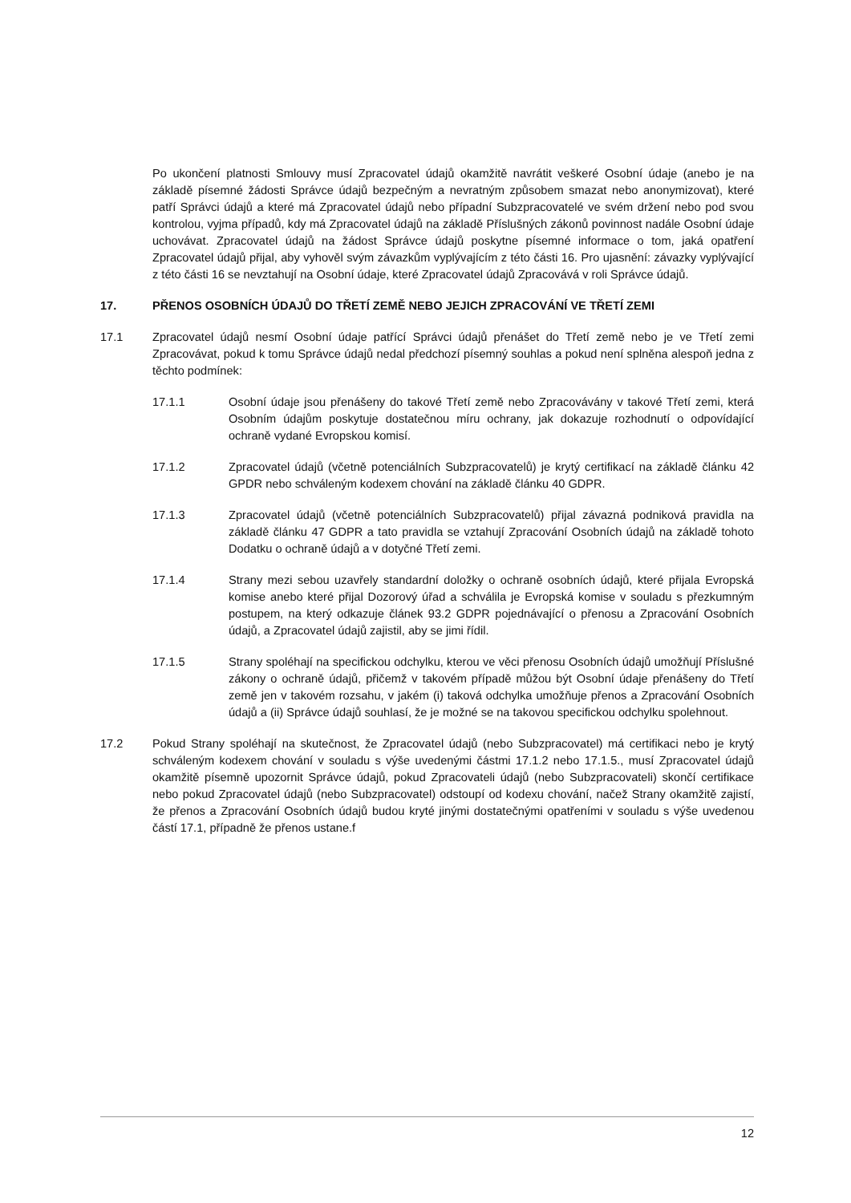Po ukončení platnosti Smlouvy musí Zpracovatel údajů okamžitě navrátit veškeré Osobní údaje (anebo je na základě písemné žádosti Správce údajů bezpečným a nevratným způsobem smazat nebo anonymizovat), které patří Správci údajů a které má Zpracovatel údajů nebo případní Subzpracovatelé ve svém držení nebo pod svou kontrolou, vyjma případů, kdy má Zpracovatel údajů na základě Příslušných zákonů povinnost nadále Osobní údaje uchovávat. Zpracovatel údajů na žádost Správce údajů poskytne písemné informace o tom, jaká opatření Zpracovatel údajů přijal, aby vyhověl svým závazkům vyplývajícím z této části 16. Pro ujasnění: závazky vyplývající z této části 16 se nevztahují na Osobní údaje, které Zpracovatel údajů Zpracovává v roli Správce údajů.
17. PŘENOS OSOBNÍCH ÚDAJŮ DO TŘETÍ ZEMĚ NEBO JEJICH ZPRACOVÁNÍ VE TŘETÍ ZEMI
17.1 Zpracovatel údajů nesmí Osobní údaje patřící Správci údajů přenášet do Třetí země nebo je ve Třetí zemi Zpracovávat, pokud k tomu Správce údajů nedal předchozí písemný souhlas a pokud není splněna alespoň jedna z těchto podmínek:
17.1.1 Osobní údaje jsou přenášeny do takové Třetí země nebo Zpracovávány v takové Třetí zemi, která Osobním údajům poskytuje dostatečnou míru ochrany, jak dokazuje rozhodnutí o odpovídající ochraně vydané Evropskou komisí.
17.1.2 Zpracovatel údajů (včetně potenciálních Subzpracovatelů) je krytý certifikací na základě článku 42 GPDR nebo schváleným kodexem chování na základě článku 40 GDPR.
17.1.3 Zpracovatel údajů (včetně potenciálních Subzpracovatelů) přijal závazná podniková pravidla na základě článku 47 GDPR a tato pravidla se vztahují Zpracování Osobních údajů na základě tohoto Dodatku o ochraně údajů a v dotyčné Třetí zemi.
17.1.4 Strany mezi sebou uzavřely standardní doložky o ochraně osobních údajů, které přijala Evropská komise anebo které přijal Dozorový úřad a schválila je Evropská komise v souladu s přezkumným postupem, na který odkazuje článek 93.2 GDPR pojednávající o přenosu a Zpracování Osobních údajů, a Zpracovatel údajů zajistil, aby se jimi řídil.
17.1.5 Strany spoléhají na specifickou odchylku, kterou ve věci přenosu Osobních údajů umožňují Příslušné zákony o ochraně údajů, přičemž v takovém případě můžou být Osobní údaje přenášeny do Třetí země jen v takovém rozsahu, v jakém (i) taková odchylka umožňuje přenos a Zpracování Osobních údajů a (ii) Správce údajů souhlasí, že je možné se na takovou specifickou odchylku spolehnout.
17.2 Pokud Strany spoléhají na skutečnost, že Zpracovatel údajů (nebo Subzpracovatel) má certifikaci nebo je krytý schváleným kodexem chování v souladu s výše uvedenými částmi 17.1.2 nebo 17.1.5., musí Zpracovatel údajů okamžitě písemně upozornit Správce údajů, pokud Zpracovateli údajů (nebo Subzpracovateli) skončí certifikace nebo pokud Zpracovatel údajů (nebo Subzpracovatel) odstoupí od kodexu chování, načež Strany okamžitě zajistí, že přenos a Zpracování Osobních údajů budou kryté jinými dostatečnými opatřeními v souladu s výše uvedenou částí 17.1, případně že přenos ustane.f
12